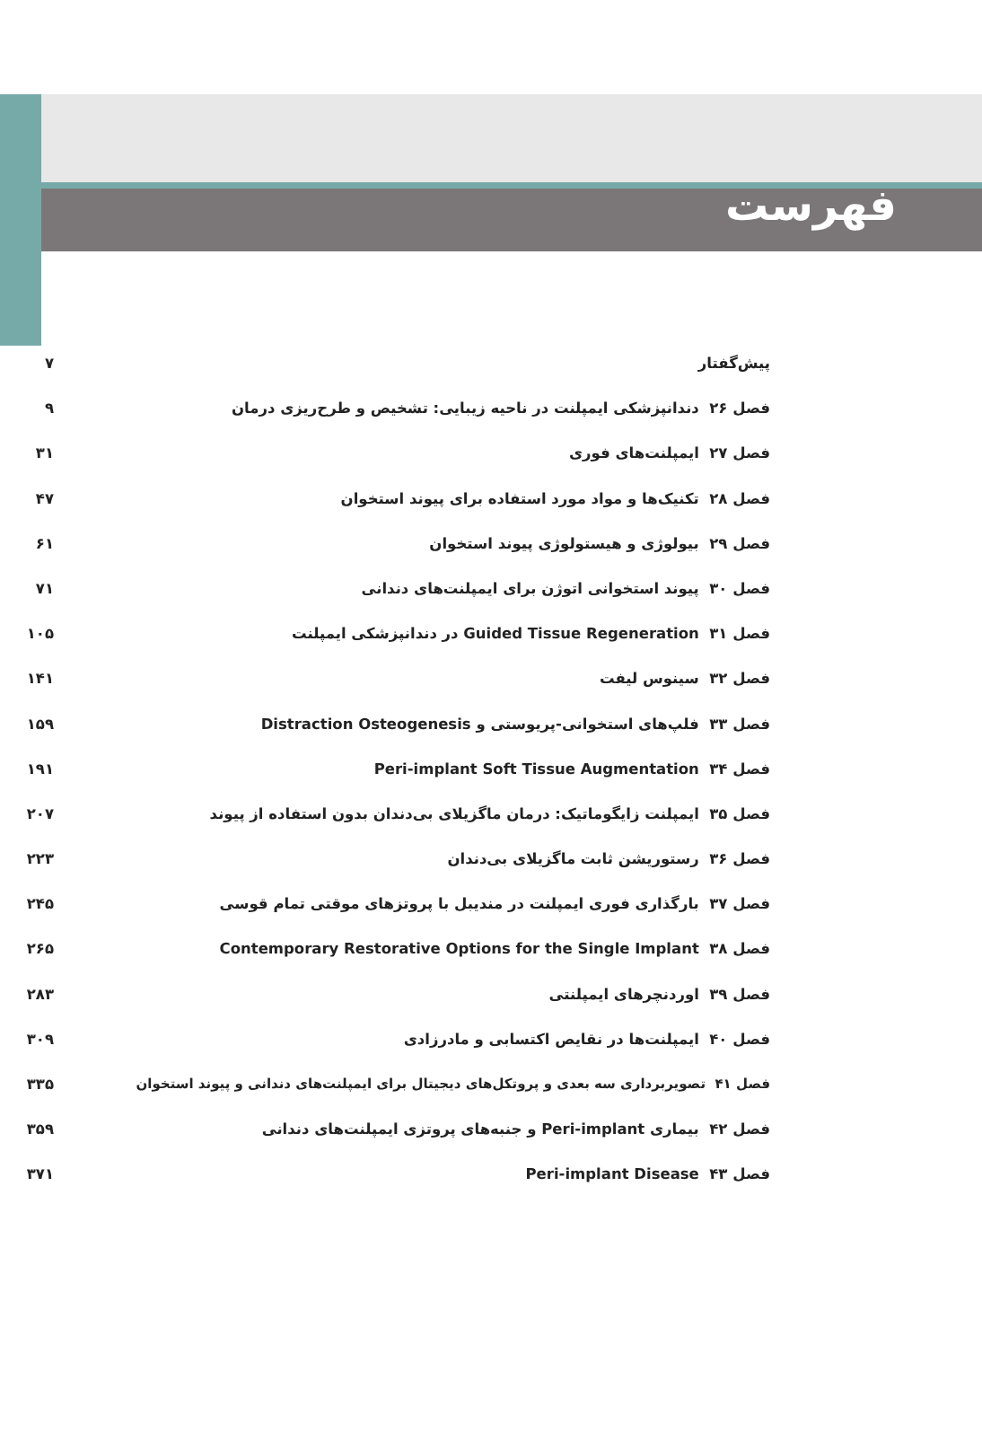فهرست
پیش‌گفتار ۷
فصل ۲۶ دندانپزشکی ایمپلنت در ناحیه زیبایی: تشخیص و طرح‌ریزی درمان ۹
فصل ۲۷ ایمپلنت‌های فوری ۳۱
فصل ۲۸ تکنیک‌ها و مواد مورد استفاده برای پیوند استخوان ۴۷
فصل ۲۹ بیولوژی و هیستولوژی پیوند استخوان ۶۱
فصل ۳۰ پیوند استخوانی اتوژن برای ایمپلنت‌های دندانی ۷۱
فصل ۳۱ Guided Tissue Regeneration در دندانپزشکی ایمپلنت ۱۰۵
فصل ۳۲ سینوس لیفت ۱۴۱
فصل ۳۳ فلپ‌های استخوانی-پریوستی و Distraction Osteogenesis ۱۵۹
فصل ۳۴ Peri-implant Soft Tissue Augmentation ۱۹۱
فصل ۳۵ ایمپلنت زایگوماتیک: درمان ماگزیلای بی‌دندان بدون استفاده از پیوند ۲۰۷
فصل ۳۶ رستوریشن ثابت ماگزیلای بی‌دندان ۲۲۳
فصل ۳۷ بارگذاری فوری ایمپلنت در مندیبل با پروتزهای موقتی تمام قوسی ۲۴۵
فصل ۳۸ Contemporary Restorative Options for the Single Implant ۲۶۵
فصل ۳۹ اوردنچرهای ایمپلنتی ۲۸۳
فصل ۴۰ ایمپلنت‌ها در نقایص اکتسابی و مادرزادی ۳۰۹
فصل ۴۱ تصویربرداری سه بعدی و پروتکل‌های دیجیتال برای ایمپلنت‌های دندانی و پیوند استخوان ۳۳۵
فصل ۴۲ بیماری Peri-implant و جنبه‌های پروتزی ایمپلنت‌های دندانی ۳۵۹
فصل ۴۳ Peri-implant Disease ۳۷۱